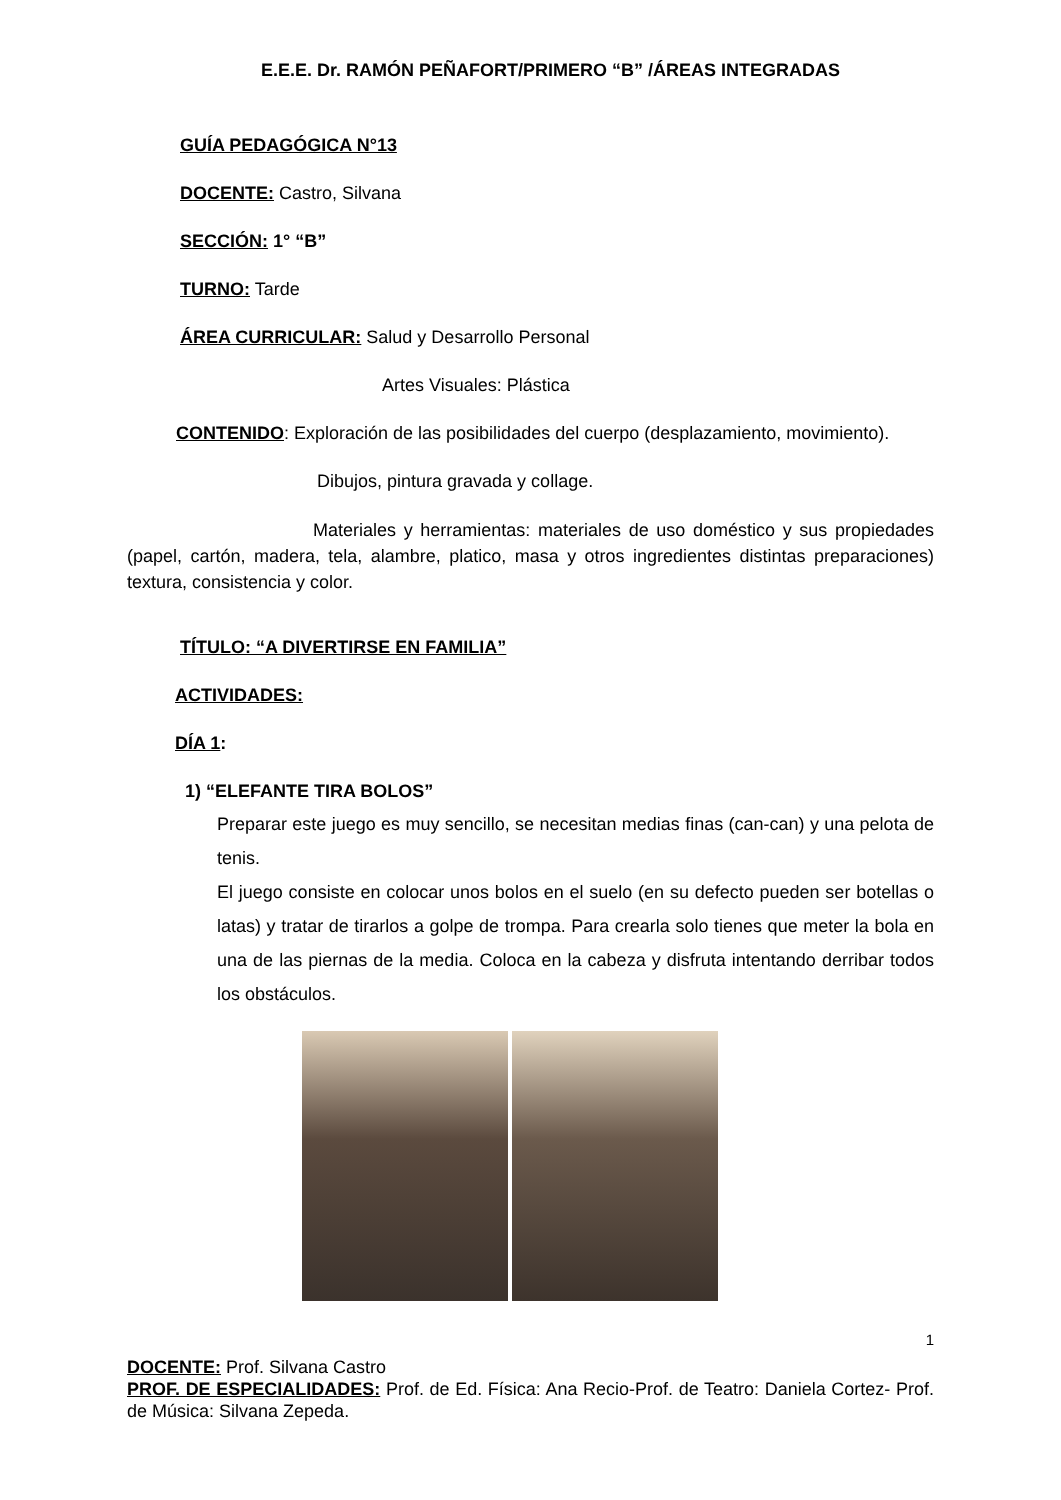E.E.E. Dr. RAMÓN PEÑAFORT/PRIMERO “B” /ÁREAS INTEGRADAS
GUÍA PEDAGÓGICA N°13
DOCENTE: Castro, Silvana
SECCIÓN: 1° “B”
TURNO: Tarde
ÁREA CURRICULAR: Salud y Desarrollo Personal
Artes Visuales: Plástica
CONTENIDO: Exploración de las posibilidades del cuerpo (desplazamiento, movimiento).
Dibujos, pintura gravada y collage.
Materiales y herramientas: materiales de uso doméstico y sus propiedades (papel, cartón, madera, tela, alambre, platico, masa y otros ingredientes distintas preparaciones) textura, consistencia y color.
TÍTULO: “A DIVERTIRSE EN FAMILIA”
ACTIVIDADES:
DÍA 1:
1) “ELEFANTE TIRA BOLOS”
Preparar este juego es muy sencillo, se necesitan medias finas (can-can) y una pelota de tenis.
El juego consiste en colocar unos bolos en el suelo (en su defecto pueden ser botellas o latas) y tratar de tirarlos a golpe de trompa. Para crearla solo tienes que meter la bola en una de las piernas de la media. Coloca en la cabeza y disfruta intentando derribar todos los obstáculos.
1
DOCENTE: Prof. Silvana Castro
PROF. DE ESPECIALIDADES: Prof. de Ed. Física: Ana Recio-Prof. de Teatro: Daniela Cortez- Prof. de Música: Silvana Zepeda.